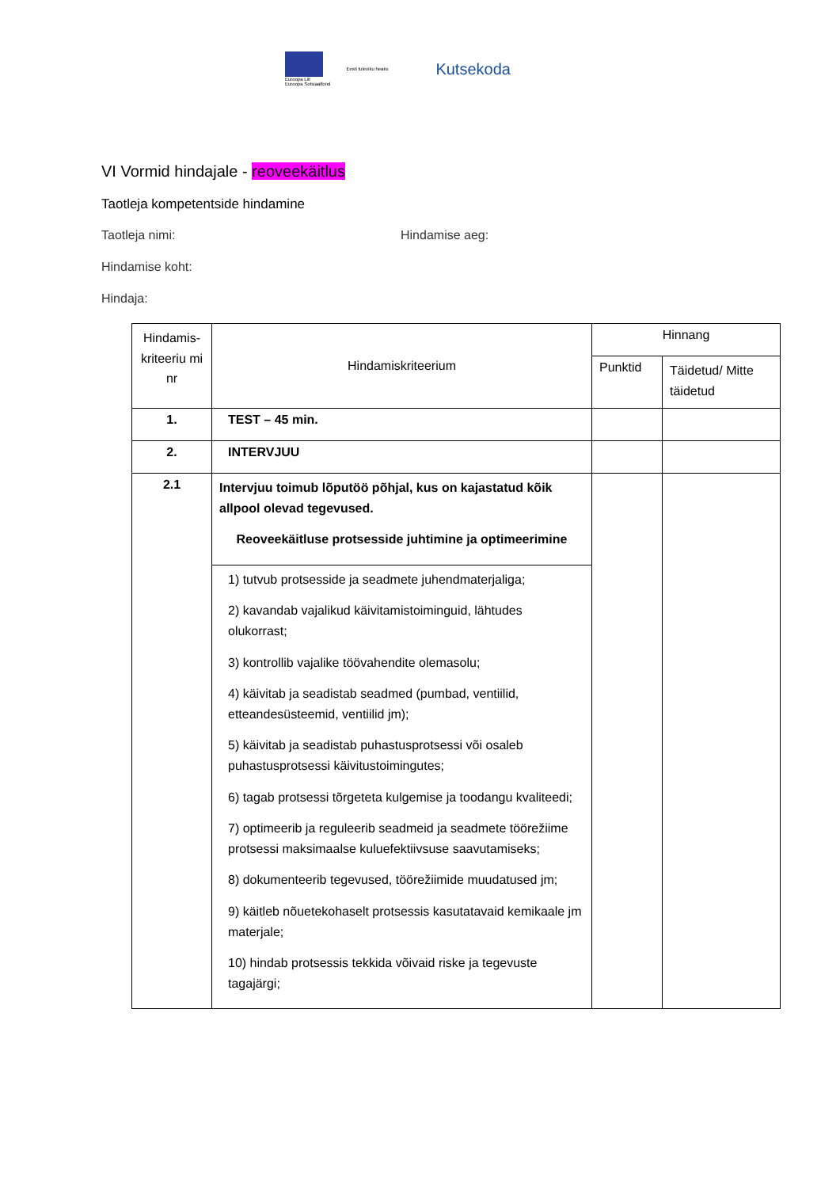Euroopa Liit
Euroopa Sotsiaalfond
Eesti tuleviku heaks
Kutsekoda
VI Vormid hindajale - reoveekäitlus
Taotleja kompetentside hindamine
Taotleja nimi: Hindamise aeg:
Hindamise koht:
Hindaja:
| Hindamis-kriteeriu mi nr | Hindamiskriteerium | Hinnang | |
| --- | --- | --- | --- |
| | | Punktid | Täidetud/ Mitte täidetud |
| 1. | TEST – 45 min. | | |
| 2. | INTERVJUU | | |
| 2.1 | Intervjuu toimub lõputöö põhjal, kus on kajastatud kõik allpool olevad tegevused. Reoveekäitluse protsesside juhtimine ja optimeerimine | | |
| | 1) tutvub protsesside ja seadmete juhendmaterjaliga; 2) kavandab vajalikud käivitamistoiminguid, lähtudes olukorrast; 3) kontrollib vajalike töövahendite olemasolu; 4) käivitab ja seadistab seadmed (pumbad, ventiilid, etteandesüsteemid, ventiilid jm); 5) käivitab ja seadistab puhastusprotsessi või osaleb puhastusprotsessi käivitustoimingutes; 6) tagab protsessi tõrgeteta kulgemise ja toodangu kvaliteedi; 7) optimeerib ja reguleerib seadmeid ja seadmete töörežiime protsessi maksimaalse kuluefektiivsuse saavutamiseks; 8) dokumenteerib tegevused, töörežiimide muudatused jm; 9) käitleb nõuetekohaselt protsessis kasutatavaid kemikaale jm materjale; 10) hindab protsessis tekkida võivaid riske ja tegevuste tagajärgi; | | |